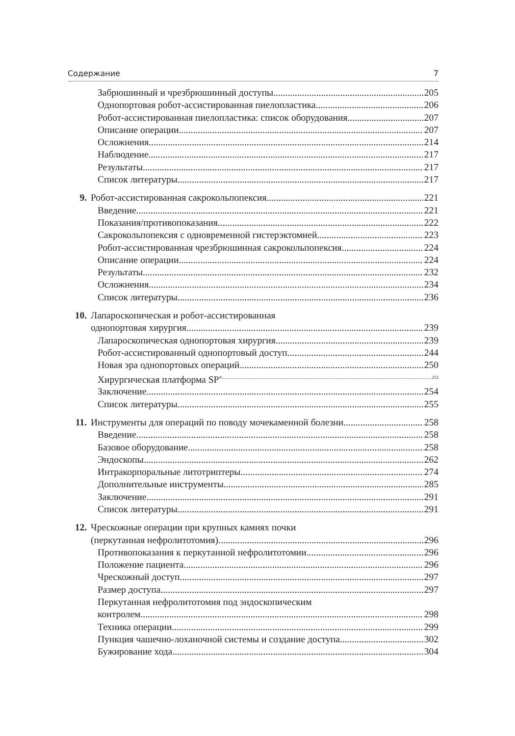Содержание 7
Забрюшинный и чрезбрюшинный доступы 205
Однопортовая робот-ассистированная пиелопластика 206
Робот-ассистированная пиелопластика: список оборудования 207
Описание операции 207
Осложнения 214
Наблюдение 217
Результаты 217
Список литературы 217
9. Робот-ассистированная сакрокольпопексия 221
Введение 221
Показания/противопоказания 222
Сакрокольпопексия с одновременной гистерэктомией 223
Робот-ассистированная чрезбрюшинная сакрокольпопексия 224
Описание операции 224
Результаты 232
Осложнения 234
Список литературы 236
10. Лапароскопическая и робот-ассистированная
однопортовая хирургия 239
Лапароскопическая однопортовая хирургия 239
Робот-ассистированный однопортовый доступ 244
Новая эра однопортовых операций 250
Хирургическая платформа SP<sup>®</sup> 252
Заключение 254
Список литературы 255
11. Инструменты для операций по поводу мочекаменной болезни 258
Введение 258
Базовое оборудование 258
Эндоскопы 262
Интракорпоральные литотриптеры 274
Дополнительные инструменты 285
Заключение 291
Список литературы 291
12. Чрескожные операции при крупных камнях почки
(перкутанная нефролитотомия) 296
Противопоказания к перкутанной нефролитотомии 296
Положение пациента 296
Чрескожный доступ 297
Размер доступа 297
Перкутанная нефролитотомия под эндоскопическим
контролем 298
Техника операции 299
Пункция чашечно-лоханочной системы и создание доступа 302
Бужирование хода 304